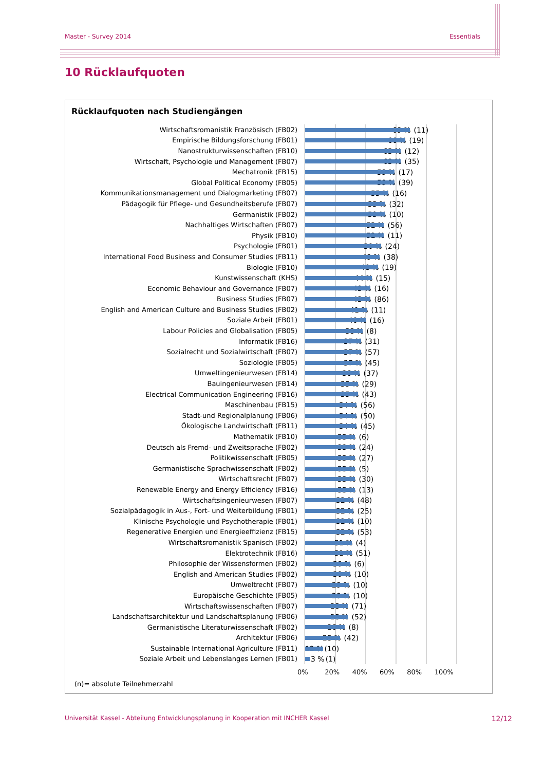Master - Survey 2014 Essentials
10 Rücklaufquoten
Rücklaufquoten nach Studiengängen
| Wirtschaftsromanistik Französisch (FB02) | 69 % (11) |
| Empirische Bildungsforschung (FB01) | 66 % (19) |
| Nanostrukturwissenschaften (FB10) | 63 % (12) |
| Wirtschaft, Psychologie und Management (FB07) | 63 % (35) |
| Mechatronik (FB15) | 59 % (17) |
| Global Political Economy (FB05) | 59 % (39) |
| Kommunikationsmanagement und Dialogmarketing (FB07) | 55 % (16) |
| Pädagogik für Pflege- und Gesundheitsberufe (FB07) | 53 % (32) |
| Germanistik (FB02) | 53 % (10) |
| Nachhaltiges Wirtschaften (FB07) | 52 % (56) |
| Physik (FB10) | 52 % (11) |
| Psychologie (FB01) | 50 % (24) |
| International Food Business and Consumer Studies (FB11) | 49 % (38) |
| Biologie (FB10) | 48 % (19) |
| Kunstwissenschaft (KHS) | 44 % (15) |
| Economic Behaviour and Governance (FB07) | 43 % (16) |
| Business Studies (FB07) | 43 % (86) |
| English and American Culture and Business Studies (FB02) | 41 % (11) |
| Soziale Arbeit (FB01) | 40 % (16) |
| Labour Policies and Globalisation (FB05) | 38 % (8) |
| Informatik (FB16) | 37 % (31) |
| Sozialrecht und Sozialwirtschaft (FB07) | 37 % (57) |
| Soziologie (FB05) | 37 % (45) |
| Umweltingenieurwesen (FB14) | 36 % (37) |
| Bauingenieurwesen (FB14) | 35 % (29) |
| Electrical Communication Engineering (FB16) | 35 % (43) |
| Maschinenbau (FB15) | 34 % (56) |
| Stadt-und Regionalplanung (FB06) | 34 % (50) |
| Ökologische Landwirtschaft (FB11) | 34 % (45) |
| Mathematik (FB10) | 33 % (6) |
| Deutsch als Fremd- und Zweitsprache (FB02) | 33 % (24) |
| Politikwissenschaft (FB05) | 33 % (27) |
| Germanistische Sprachwissenschaft (FB02) | 33 % (5) |
| Wirtschaftsrecht (FB07) | 33 % (30) |
| Renewable Energy and Energy Efficiency (FB16) | 33 % (13) |
| Wirtschaftsingenieurwesen (FB07) | 32 % (48) |
| Sozialpädagogik in Aus-, Fort- und Weiterbildung (FB01) | 32 % (25) |
| Klinische Psychologie und Psychotherapie (FB01) | 32 % (10) |
| Regenerative Energien und Energieeffizienz (FB15) | 32 % (53) |
| Wirtschaftsromanistik Spanisch (FB02) | 31 % (4) |
| Elektrotechnik (FB16) | 31 % (51) |
| Philosophie der Wissensformen (FB02) | 30 % (6) |
| English and American Studies (FB02) | 30 % (10) |
| Umweltrecht (FB07) | 29 % (10) |
| Europäische Geschichte (FB05) | 29 % (10) |
| Wirtschaftswissenschaften (FB07) | 28 % (71) |
| Landschaftsarchitektur und Landschaftsplanung (FB06) | 28 % (52) |
| Germanistische Literaturwissenschaft (FB02) | 26 % (8) |
| Architektur (FB06) | 23 % (42) |
| Sustainable International Agriculture (FB11) | 12 % (10) |
| Soziale Arbeit und Lebenslanges Lernen (FB01) | 3 % (1) |
0% 20% 40% 60% 80% 100%
(n)= absolute Teilnehmerzahl
Universität Kassel - Abteilung Entwicklungsplanung in Kooperation mit INCHER Kassel 12/12